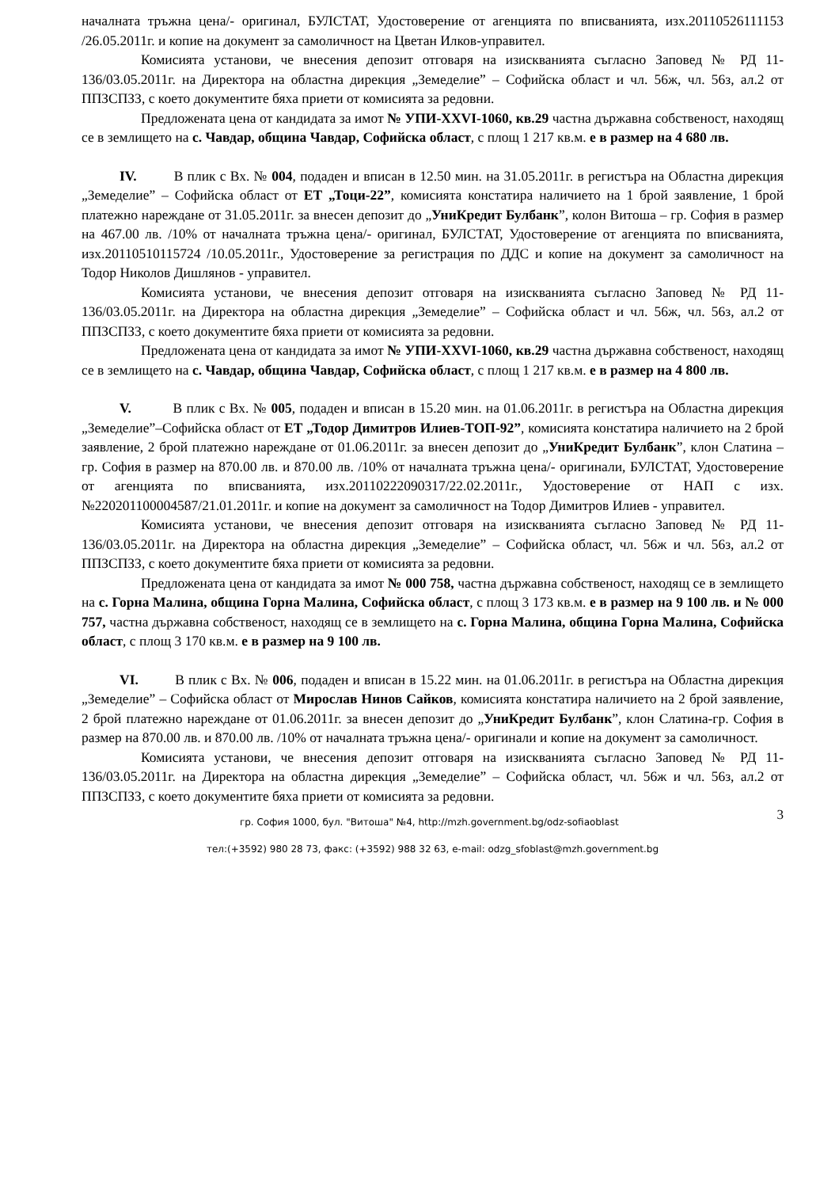началната тръжна цена/- оригинал, БУЛСТАТ, Удостоверение от агенцията по вписванията, изх.20110526111153 /26.05.2011г. и копие на документ за самоличност на Цветан Илков-управител.
Комисията установи, че внесения депозит отговаря на изискванията съгласно Заповед № РД 11-136/03.05.2011г. на Директора на областна дирекция „Земеделие” – Софийска област и чл. 56ж, чл. 56з, ал.2 от ППЗСПЗЗ, с което документите бяха приети от комисията за редовни.
Предложената цена от кандидата за имот № УПИ-XXVI-1060, кв.29 частна държавна собственост, находящ се в землището на с. Чавдар, община Чавдар, Софийска област, с площ 1 217 кв.м. е в размер на 4 680 лв.
IV. В плик с Вх. № 004, подаден и вписан в 12.50 мин. на 31.05.2011г. в регистъра на Областна дирекция „Земеделие” – Софийска област от ЕТ „Тоци-22”, комисията констатира наличието на 1 брой заявление, 1 брой платежно нареждане от 31.05.2011г. за внесен депозит до „УниКредит Булбанк”, колон Витоша – гр. София в размер на 467.00 лв. /10% от началната тръжна цена/- оригинал, БУЛСТАТ, Удостоверение от агенцията по вписванията, изх.20110510115724 /10.05.2011г., Удостоверение за регистрация по ДДС и копие на документ за самоличност на Тодор Николов Дишлянов - управител.
Комисията установи, че внесения депозит отговаря на изискванията съгласно Заповед № РД 11-136/03.05.2011г. на Директора на областна дирекция „Земеделие” – Софийска област и чл. 56ж, чл. 56з, ал.2 от ППЗСПЗЗ, с което документите бяха приети от комисията за редовни.
Предложената цена от кандидата за имот № УПИ-XXVI-1060, кв.29 частна държавна собственост, находящ се в землището на с. Чавдар, община Чавдар, Софийска област, с площ 1 217 кв.м. е в размер на 4 800 лв.
V. В плик с Вх. № 005, подаден и вписан в 15.20 мин. на 01.06.2011г. в регистъра на Областна дирекция „Земеделие”–Софийска област от ЕТ „Тодор Димитров Илиев-ТОП-92”, комисията констатира наличието на 2 брой заявление, 2 брой платежно нареждане от 01.06.2011г. за внесен депозит до „УниКредит Булбанк”, клон Слатина – гр. София в размер на 870.00 лв. и 870.00 лв. /10% от началната тръжна цена/- оригинали, БУЛСТАТ, Удостоверение от агенцията по вписванията, изх.20110222090317/22.02.2011г., Удостоверение от НАП с изх. №220201100004587/21.01.2011г. и копие на документ за самоличност на Тодор Димитров Илиев - управител.
Комисията установи, че внесения депозит отговаря на изискванията съгласно Заповед № РД 11-136/03.05.2011г. на Директора на областна дирекция „Земеделие” – Софийска област, чл. 56ж и чл. 56з, ал.2 от ППЗСПЗЗ, с което документите бяха приети от комисията за редовни.
Предложената цена от кандидата за имот № 000 758, частна държавна собственост, находящ се в землището на с. Горна Малина, община Горна Малина, Софийска област, с площ 3 173 кв.м. е в размер на 9 100 лв. и № 000 757, частна държавна собственост, находящ се в землището на с. Горна Малина, община Горна Малина, Софийска област, с площ 3 170 кв.м. е в размер на 9 100 лв.
VI. В плик с Вх. № 006, подаден и вписан в 15.22 мин. на 01.06.2011г. в регистъра на Областна дирекция „Земеделие” – Софийска област от Мирослав Нинов Сайков, комисията констатира наличието на 2 брой заявление, 2 брой платежно нареждане от 01.06.2011г. за внесен депозит до „УниКредит Булбанк”, клон Слатина-гр. София в размер на 870.00 лв. и 870.00 лв. /10% от началната тръжна цена/- оригинали и копие на документ за самоличност.
Комисията установи, че внесения депозит отговаря на изискванията съгласно Заповед № РД 11-136/03.05.2011г. на Директора на областна дирекция „Земеделие” – Софийска област, чл. 56ж и чл. 56з, ал.2 от ППЗСПЗЗ, с което документите бяха приети от комисията за редовни.
3
гр. София 1000, бул. "Витоша" №4, http://mzh.government.bg/odz-sofiaoblast
тел:(+3592) 980 28 73, факс: (+3592) 988 32 63, e-mail: odzg_sfoblast@mzh.government.bg